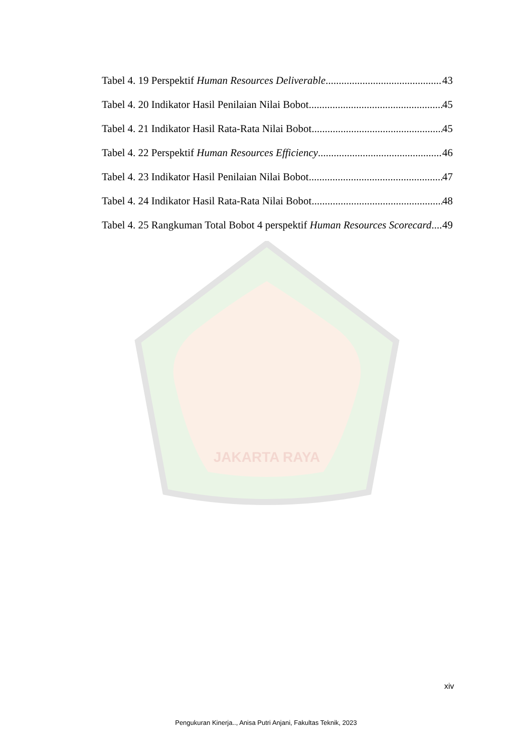JAKARTA RAYA
Tabel 4. 19 Perspektif Human Resources Deliverable 43
Tabel 4. 20 Indikator Hasil Penilaian Nilai Bobot 45
Tabel 4. 21 Indikator Hasil Rata-Rata Nilai Bobot 45
Tabel 4. 22 Perspektif Human Resources Efficiency 46
Tabel 4. 23 Indikator Hasil Penilaian Nilai Bobot 47
Tabel 4. 24 Indikator Hasil Rata-Rata Nilai Bobot 48
Tabel 4. 25 Rangkuman Total Bobot 4 perspektif Human Resources Scorecard 49
xiv
Pengukuran Kinerja.., Anisa Putri Anjani, Fakultas Teknik, 2023